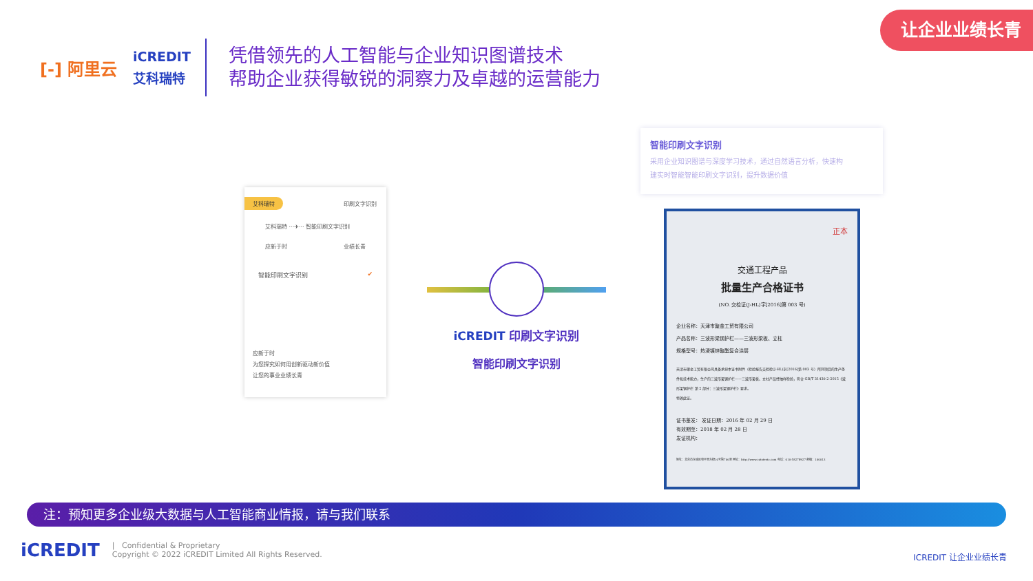让企业业绩长青
[-] 阿里云
iCREDIT
艾科瑞特
凭借领先的人工智能与企业知识图谱技术
帮助企业获得敏锐的洞察力及卓越的运营能力
艾科瑞特 印刷文字识别
艾科瑞特 ···✈··· 智能印刷文字识别
应新于时 业绩长青
智能印刷文字识别 ✔
应新于时
为您探究如何用创新驱动新价值
让您的事业业绩长青
iCREDIT 印刷文字识别
智能印刷文字识别
智能印刷文字识别
采用企业知识图谱与深度学习技术，通过自然语言分析，快速构
建实时智能智能印刷文字识别，提升数据价值
正本
交通工程产品
批量生产合格证书
(NO. 交检证(J-HL)字[2016]第 003 号)
企业名称：天津市聚金工贸有限公司
产品名称：三波形梁钢护栏——三波形梁板、立柱
规格型号：热浸镀锌聚酯复合涂层
天津市聚金工贸有限公司具备承担本证书附件（检验报告交检检(J-HL)字[2016]第 003 号）所列项目的生产条件和技术能力，生产的三波形梁钢护栏——三波形梁板、立柱产品经抽样检验，符合 GB/T 31439.2-2015《波形梁钢护栏 第 2 部分：三波形梁钢护栏》要求。
特颁此证。
证书鉴发： 发证日期：2016 年 02 月 29 日
有效期至：2018 年 02 月 28 日
发证机构：
地址：北京市东城区和平里东街10号院706室 网址：http://www.catstestc.com 电话：010-58278927 邮编：100013
注：预知更多企业级大数据与人工智能商业情报，请与我们联系
iCREDIT | Confidential & Proprietary
Copyright © 2022 iCREDIT Limited All Rights Reserved.
ICREDIT 让企业业绩长青